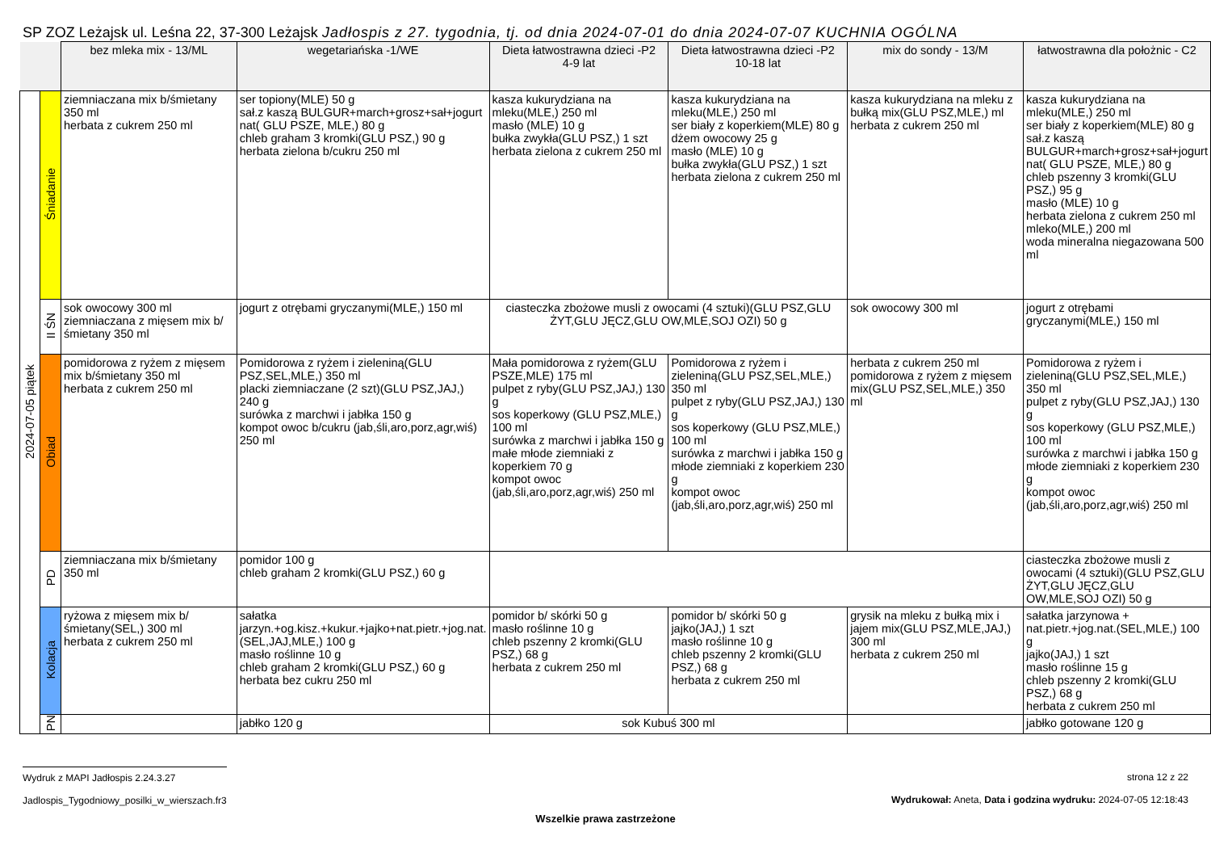SP ZOZ Leżajsk ul. Leśna 22, 37-300 Leżajsk Jadłospis z 27. tygodnia, tj. od dnia 2024-07-01 do dnia 2024-07-07 KUCHNIA OGÓLNA
| | | bez mleka mix - 13/ML | wegetariańska -1/WE | Dieta łatwostrawna dzieci -P2 4-9 lat | Dieta łatwostrawna dzieci -P2 10-18 lat | mix do sondy - 13/M | łatwostrawna dla położnic - C2 |
| --- | --- | --- | --- | --- | --- | --- | --- |
| 2024-07-05 piątek | Śniadanie | ziemniaczana mix b/śmietany 350 ml herbata z cukrem 250 ml | ser topiony(MLE) 50 g sał.z kaszą BULGUR+march+grosz+sał+jogurt nat( GLU PSZE, MLE,) 80 g chleb graham 3 kromki(GLU PSZ,) 90 g herbata zielona b/cukru 250 ml | kasza kukurydziana na mleku(MLE,) 250 ml masło (MLE) 10 g bułka zwykła(GLU PSZ,) 1 szt herbata zielona z cukrem 250 ml | kasza kukurydziana na mleku(MLE,) 250 ml ser biały z koperkiem(MLE) 80 g dżem owocowy 25 g masło (MLE) 10 g bułka zwykła(GLU PSZ,) 1 szt herbata zielona z cukrem 250 ml | kasza kukurydziana na mleku z bułką mix(GLU PSZ,MLE,) ml herbata z cukrem 250 ml | kasza kukurydziana na mleku(MLE,) 250 ml ser biały z koperkiem(MLE) 80 g sał.z kaszą BULGUR+march+grosz+sał+jogurt nat( GLU PSZE, MLE,) 80 g chleb pszenny 3 kromki(GLU PSZ,) 95 g masło (MLE) 10 g herbata zielona z cukrem 250 ml mleko(MLE,) 200 ml woda mineralna niegazowana 500 ml |
| | II ŚN | sok owocowy 300 ml ziemniaczana z mięsem mix b/śmietany 350 ml | jogurt z otrębami gryczanymi(MLE,) 150 ml | ciasteczka zbożowe musli z owocami (4 sztuki)(GLU PSZ,GLU ŻYT,GLU JĘCZ,GLU OW,MLE,SOJ OZI) 50 g | | sok owocowy 300 ml | jogurt z otrębami gryczanymi(MLE,) 150 ml |
| | Obiad | pomidorowa z ryżem z mięsem mix b/śmietany 350 ml herbata z cukrem 250 ml | Pomidorowa z ryżem i zieleniną(GLU PSZ,SEL,MLE,) 350 ml placki ziemniaczane (2 szt)(GLU PSZ,JAJ,) 240 g surówka z marchwi i jabłka 150 g kompot owoc b/cukru (jab,śli,aro,porz,agr,wiś) 250 ml | Mała pomidorowa z ryżem(GLU PSZE,MLE) 175 ml pulpet z ryby(GLU PSZ,JAJ,) 130 g sos koperkowy (GLU PSZ,MLE,) 100 ml surówka z marchwi i jabłka 150 g małe młode ziemniaki z koperkiem 70 g kompot owoc (jab,śli,aro,porz,agr,wiś) 250 ml | Pomidorowa z ryżem i zieleniną(GLU PSZ,SEL,MLE,) 350 ml pulpet z ryby(GLU PSZ,JAJ,) 130 g sos koperkowy (GLU PSZ,MLE,) 100 ml surówka z marchwi i jabłka 150 g młode ziemniaki z koperkiem 230 g kompot owoc (jab,śli,aro,porz,agr,wiś) 250 ml | herbata z cukrem 250 ml pomidorowa z ryżem z mięsem mix(GLU PSZ,SEL,MLE,) 350 ml | Pomidorowa z ryżem i zieleniną(GLU PSZ,SEL,MLE,) 350 ml pulpet z ryby(GLU PSZ,JAJ,) 130 g sos koperkowy (GLU PSZ,MLE,) 100 ml surówka z marchwi i jabłka 150 g młode ziemniaki z koperkiem 230 g kompot owoc (jab,śli,aro,porz,agr,wiś) 250 ml |
| | PD | ziemniaczana mix b/śmietany 350 ml | pomidor 100 g chleb graham 2 kromki(GLU PSZ,) 60 g | | | | ciasteczka zbożowe musli z owocami (4 sztuki)(GLU PSZ,GLU ŻYT,GLU JĘCZ,GLU OW,MLE,SOJ OZI) 50 g |
| | Kolacja | ryżowa z mięsem mix b/śmietany(SEL,) 300 ml herbata z cukrem 250 ml | sałatka jarzyn.+og.kisz.+kukur.+jajko+nat.pietr.+jog.nat.(SEL,JAJ,MLE,) 100 g masło roślinne 10 g chleb graham 2 kromki(GLU PSZ,) 60 g herbata bez cukru 250 ml | pomidor b/ skórki 50 g masło roślinne 10 g chleb pszenny 2 kromki(GLU PSZ,) 68 g herbata z cukrem 250 ml | pomidor b/ skórki 50 g jajko(JAJ,) 1 szt masło roślinne 10 g chleb pszenny 2 kromki(GLU PSZ,) 68 g herbata z cukrem 250 ml | grysik na mleku z bułką mix i jajem mix(GLU PSZ,MLE,JAJ,) 300 ml herbata z cukrem 250 ml | sałatka jarzynowa + nat.pietr.+jog.nat.(SEL,MLE,) 100 g jajko(JAJ,) 1 szt masło roślinne 15 g chleb pszenny 2 kromki(GLU PSZ,) 68 g herbata z cukrem 250 ml |
| | PN | | jabłko 120 g | sok Kubuś 300 ml | | | jabłko gotowane 120 g |
Wydruk z MAPI Jadłospis 2.24.3.27
Jadlospis_Tygodniowy_posilki_w_wierszach.fr3
strona 12 z 22
Wydrukował: Aneta, Data i godzina wydruku: 2024-07-05 12:18:43
Wszelkie prawa zastrzeżone